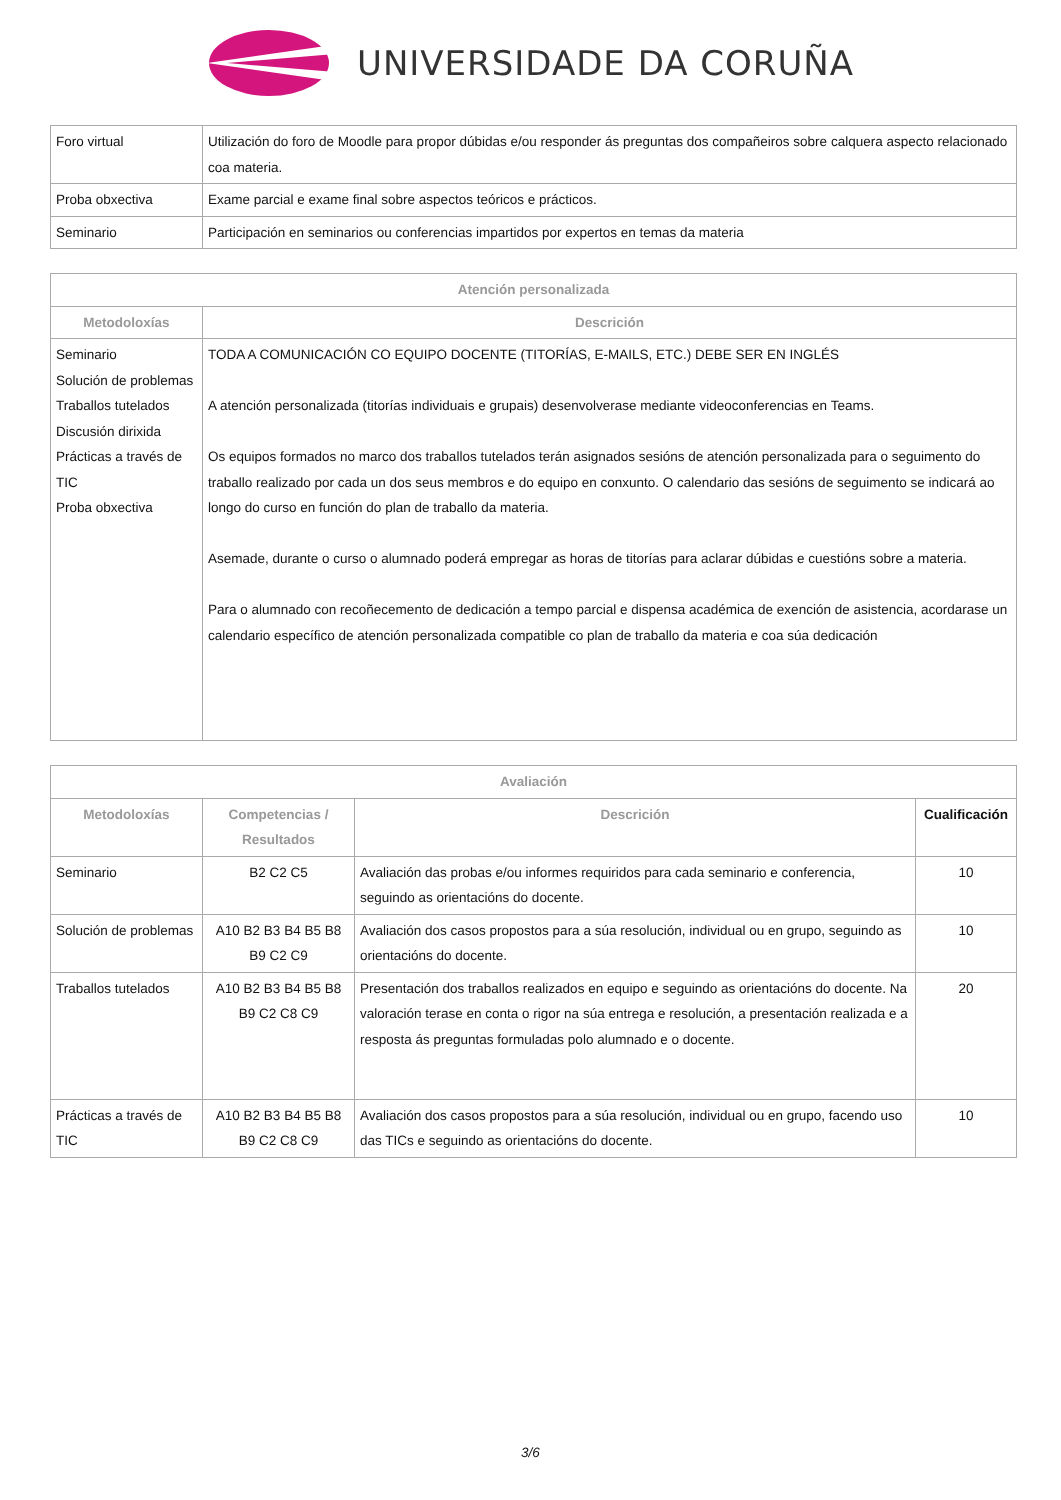UNIVERSIDADE DA CORUÑA
| Foro virtual | Utilización do foro de Moodle para propor dúbidas e/ou responder ás preguntas dos compañeiros sobre calquera aspecto relacionado coa materia. |
| Proba obxectiva | Exame parcial e exame final sobre aspectos teóricos e prácticos. |
| Seminario | Participación en seminarios ou conferencias impartidos por expertos en temas da materia |
| Atención personalizada | |
| --- | --- |
| Metodoloxías | Descrición |
| Seminario Solución de problemas Traballos tutelados Discusión dirixida Prácticas a través de TIC Proba obxectiva | TODA A COMUNICACIÓN CO EQUIPO DOCENTE (TITORÍAS, E-MAILS, ETC.) DEBE SER EN INGLÉS A atención personalizada (titorías individuais e grupais) desenvolverase mediante videoconferencias en Teams. Os equipos formados no marco dos traballos tutelados terán asignados sesións de atención personalizada para o seguimento do traballo realizado por cada un dos seus membros e do equipo en conxunto. O calendario das sesións de seguimento se indicará ao longo do curso en función do plan de traballo da materia. Asemade, durante o curso o alumnado poderá empregar as horas de titorías para aclarar dúbidas e cuestións sobre a materia. Para o alumnado con recoñecemento de dedicación a tempo parcial e dispensa académica de exención de asistencia, acordarase un calendario específico de atención personalizada compatible co plan de traballo da materia e coa súa dedicación |
| Avaliación | | | |
| --- | --- | --- | --- |
| Metodoloxías | Competencias / Resultados | Descrición | Cualificación |
| Seminario | B2 C2 C5 | Avaliación das probas e/ou informes requiridos para cada seminario e conferencia, seguindo as orientacións do docente. | 10 |
| Solución de problemas | A10 B2 B3 B4 B5 B8 B9 C2 C9 | Avaliación dos casos propostos para a súa resolución, individual ou en grupo, seguindo as orientacións do docente. | 10 |
| Traballos tutelados | A10 B2 B3 B4 B5 B8 B9 C2 C8 C9 | Presentación dos traballos realizados en equipo e seguindo as orientacións do docente. Na valoración terase en conta o rigor na súa entrega e resolución, a presentación realizada e a resposta ás preguntas formuladas polo alumnado e o docente. | 20 |
| Prácticas a través de TIC | A10 B2 B3 B4 B5 B8 B9 C2 C8 C9 | Avaliación dos casos propostos para a súa resolución, individual ou en grupo, facendo uso das TICs e seguindo as orientacións do docente. | 10 |
3/6